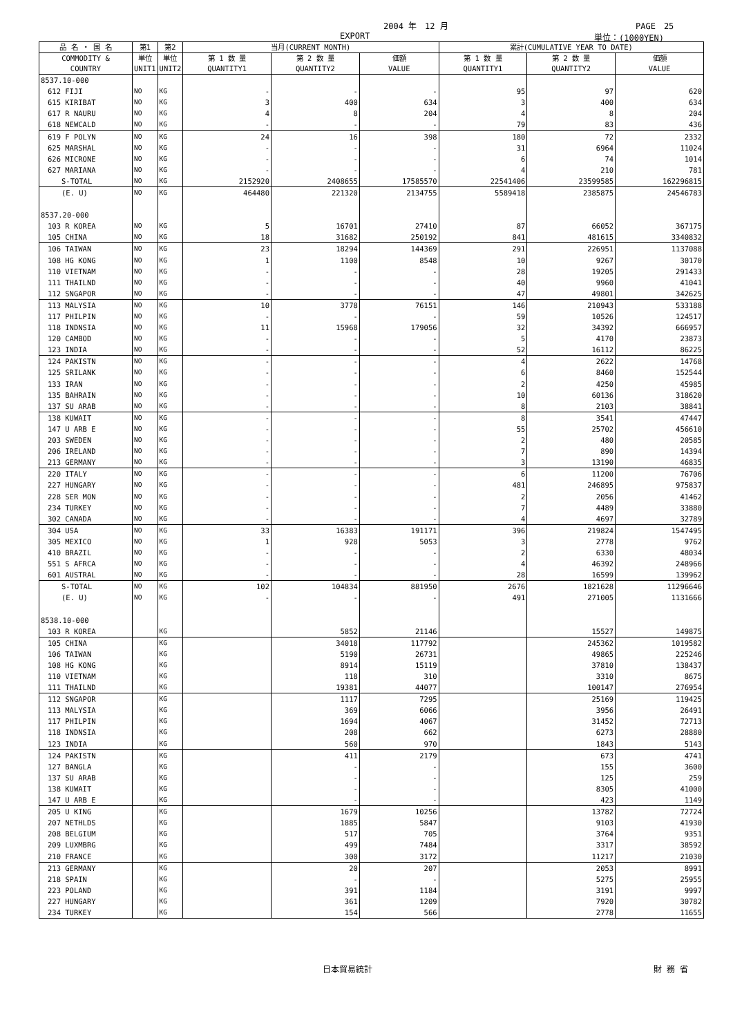2004 年　12 月 PAGE　25
EXPORT 単位：(1000YEN)
| 品 名 ・ 国 名 | 第1 | 第2 | 当月(CURRENT MONTH) | | | 累計(CUMULATIVE YEAR TO DATE) | | |
| --- | --- | --- | --- | --- | --- | --- | --- | --- |
| COMMODITY & COUNTRY | 単位 UNIT1 | 単位 UNIT2 | 第 1 数 量 QUANTITY1 | 第 2 数 量 QUANTITY2 | 価額 VALUE | 第 1 数 量 QUANTITY1 | 第 2 数 量 QUANTITY2 | 価額 VALUE |
| 8537.10-000 | | | | | | | | |
| 612 FIJI | NO | KG | - | - | - | 95 | 97 | 620 |
| 615 KIRIBAT | NO | KG | 3 | 400 | 634 | 3 | 400 | 634 |
| 617 R NAURU | NO | KG | 4 | 8 | 204 | 4 | 8 | 204 |
| 618 NEWCALD | NO | KG | - | - | - | 79 | 83 | 436 |
| 619 F POLYN | NO | KG | 24 | 16 | 398 | 180 | 72 | 2332 |
| 625 MARSHAL | NO | KG | - | - | - | 31 | 6964 | 11024 |
| 626 MICRONE | NO | KG | - | - | - | 6 | 74 | 1014 |
| 627 MARIANA | NO | KG | - | - | - | 4 | 210 | 781 |
| S-TOTAL | NO | KG | 2152920 | 2408655 | 17585570 | 22541406 | 23599585 | 162296815 |
| (E. U) | NO | KG | 464480 | 221320 | 2134755 | 5589418 | 2385875 | 24546783 |
| 8537.20-000 | | | | | | | | |
| 103 R KOREA | NO | KG | 5 | 16701 | 27410 | 87 | 66052 | 367175 |
| 105 CHINA | NO | KG | 18 | 31682 | 250192 | 841 | 481615 | 3340832 |
| 106 TAIWAN | NO | KG | 23 | 18294 | 144369 | 291 | 226951 | 1137088 |
| 108 HG KONG | NO | KG | 1 | 1100 | 8548 | 10 | 9267 | 30170 |
| 110 VIETNAM | NO | KG | - | - | - | 28 | 19205 | 291433 |
| 111 THAILND | NO | KG | - | - | - | 40 | 9960 | 41041 |
| 112 SNGAPOR | NO | KG | - | - | - | 47 | 49801 | 342625 |
| 113 MALYSIA | NO | KG | 10 | 3778 | 76151 | 146 | 210943 | 533188 |
| 117 PHILPIN | NO | KG | - | - | - | 59 | 10526 | 124517 |
| 118 INDNSIA | NO | KG | 11 | 15968 | 179056 | 32 | 34392 | 666957 |
| 120 CAMBOD | NO | KG | - | - | - | 5 | 4170 | 23873 |
| 123 INDIA | NO | KG | - | - | - | 52 | 16112 | 86225 |
| 124 PAKISTN | NO | KG | - | - | - | 4 | 2622 | 14768 |
| 125 SRILANK | NO | KG | - | - | - | 6 | 8460 | 152544 |
| 133 IRAN | NO | KG | - | - | - | 2 | 4250 | 45985 |
| 135 BAHRAIN | NO | KG | - | - | - | 10 | 60136 | 318620 |
| 137 SU ARAB | NO | KG | - | - | - | 8 | 2103 | 38841 |
| 138 KUWAIT | NO | KG | - | - | - | 8 | 3541 | 47447 |
| 147 U ARB E | NO | KG | - | - | - | 55 | 25702 | 456610 |
| 203 SWEDEN | NO | KG | - | - | - | 2 | 480 | 20585 |
| 206 IRELAND | NO | KG | - | - | - | 7 | 890 | 14394 |
| 213 GERMANY | NO | KG | - | - | - | 3 | 13190 | 46835 |
| 220 ITALY | NO | KG | - | - | - | 6 | 11200 | 76706 |
| 227 HUNGARY | NO | KG | - | - | - | 481 | 246895 | 975837 |
| 228 SER MON | NO | KG | - | - | - | 2 | 2056 | 41462 |
| 234 TURKEY | NO | KG | - | - | - | 7 | 4489 | 33880 |
| 302 CANADA | NO | KG | - | - | - | 4 | 4697 | 32789 |
| 304 USA | NO | KG | 33 | 16383 | 191171 | 396 | 219824 | 1547495 |
| 305 MEXICO | NO | KG | 1 | 928 | 5053 | 3 | 2778 | 9762 |
| 410 BRAZIL | NO | KG | - | - | - | 2 | 6330 | 48034 |
| 551 S AFRCA | NO | KG | - | - | - | 4 | 46392 | 248966 |
| 601 AUSTRAL | NO | KG | - | - | - | 28 | 16599 | 139962 |
| S-TOTAL | NO | KG | 102 | 104834 | 881950 | 2676 | 1821628 | 11296646 |
| (E. U) | NO | KG | - | - | - | 491 | 271005 | 1131666 |
| 8538.10-000 | | | | | | | | |
| 103 R KOREA | | KG | | 5852 | 21146 | | 15527 | 149875 |
| 105 CHINA | | KG | | 34018 | 117792 | | 245362 | 1019582 |
| 106 TAIWAN | | KG | | 5190 | 26731 | | 49865 | 225246 |
| 108 HG KONG | | KG | | 8914 | 15119 | | 37810 | 138437 |
| 110 VIETNAM | | KG | | 118 | 310 | | 3310 | 8675 |
| 111 THAILND | | KG | | 19381 | 44077 | | 100147 | 276954 |
| 112 SNGAPOR | | KG | | 1117 | 7295 | | 25169 | 119425 |
| 113 MALYSIA | | KG | | 369 | 6066 | | 3956 | 26491 |
| 117 PHILPIN | | KG | | 1694 | 4067 | | 31452 | 72713 |
| 118 INDNSIA | | KG | | 208 | 662 | | 6273 | 28880 |
| 123 INDIA | | KG | | 560 | 970 | | 1843 | 5143 |
| 124 PAKISTN | | KG | | 411 | 2179 | | 673 | 4741 |
| 127 BANGLA | | KG | | - | - | | 155 | 3600 |
| 137 SU ARAB | | KG | | - | - | | 125 | 259 |
| 138 KUWAIT | | KG | | - | - | | 8305 | 41000 |
| 147 U ARB E | | KG | | - | - | | 423 | 1149 |
| 205 U KING | | KG | | 1679 | 10256 | | 13782 | 72724 |
| 207 NETHLDS | | KG | | 1885 | 5847 | | 9103 | 41930 |
| 208 BELGIUM | | KG | | 517 | 705 | | 3764 | 9351 |
| 209 LUXMBRG | | KG | | 499 | 7484 | | 3317 | 38592 |
| 210 FRANCE | | KG | | 300 | 3172 | | 11217 | 21030 |
| 213 GERMANY | | KG | | 20 | 207 | | 2053 | 8991 |
| 218 SPAIN | | KG | | - | - | | 5275 | 25955 |
| 223 POLAND | | KG | | 391 | 1184 | | 3191 | 9997 |
| 227 HUNGARY | | KG | | 361 | 1209 | | 7920 | 30782 |
| 234 TURKEY | | KG | | 154 | 566 | | 2778 | 11655 |
日本貿易統計 財 務 省